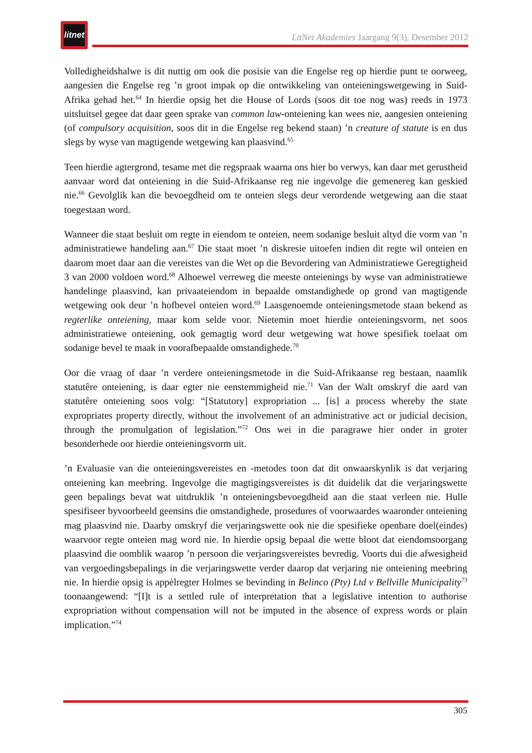litnet
LitNet Akademies Jaargang 9(3), Desember 2012
Volledigheidshalwe is dit nuttig om ook die posisie van die Engelse reg op hierdie punt te oorweeg, aangesien die Engelse reg ’n groot impak op die ontwikkeling van onteieningswetgewing in Suid-Afrika gehad het.<sup>64</sup> In hierdie opsig het die House of Lords (soos dit toe nog was) reeds in 1973 uitsluitsel gegee dat daar geen sprake van common law-onteiening kan wees nie, aangesien onteiening (of compulsory acquisition, soos dit in die Engelse reg bekend staan) ’n creature of statute is en dus slegs by wyse van magtigende wetgewing kan plaasvind.<sup>65</sup>
Teen hierdie agtergrond, tesame met die regspraak waarna ons hier bo verwys, kan daar met gerustheid aanvaar word dat onteiening in die Suid-Afrikaanse reg nie ingevolge die gemenereg kan geskied nie.<sup>66</sup> Gevolglik kan die bevoegdheid om te onteien slegs deur verordende wetgewing aan die staat toegestaan word.
Wanneer die staat besluit om regte in eiendom te onteien, neem sodanige besluit altyd die vorm van ’n administratiewe handeling aan.<sup>67</sup> Die staat moet ’n diskresie uitoefen indien dit regte wil onteien en daarom moet daar aan die vereistes van die Wet op die Bevordering van Administratiewe Geregtigheid 3 van 2000 voldoen word.<sup>68</sup> Alhoewel verreweg die meeste onteienings by wyse van administratiewe handelinge plaasvind, kan privaateiendom in bepaalde omstandighede op grond van magtigende wetgewing ook deur ’n hofbevel onteien word.<sup>69</sup> Laasgenoemde onteieningsmetode staan bekend as regterlike onteiening, maar kom selde voor. Nietemin moet hierdie onteieningsvorm, net soos administratiewe onteiening, ook gemagtig word deur wetgewing wat howe spesifiek toelaat om sodanige bevel te maak in voorafbepaalde omstandighede.<sup>70</sup>
Oor die vraag of daar ’n verdere onteieningsmetode in die Suid-Afrikaanse reg bestaan, naamlik statutêre onteiening, is daar egter nie eenstemmigheid nie.<sup>71</sup> Van der Walt omskryf die aard van statutêre onteiening soos volg: “[Statutory] expropriation ... [is] a process whereby the state expropriates property directly, without the involvement of an administrative act or judicial decision, through the promulgation of legislation.”<sup>72</sup> Ons wei in die paragrawe hier onder in groter besonderhede oor hierdie onteieningsvorm uit.
’n Evaluasie van die onteieningsvereistes en -metodes toon dat dit onwaarskynlik is dat verjaring onteiening kan meebring. Ingevolge die magtigingsvereistes is dit duidelik dat die verjaringswette geen bepalings bevat wat uitdruklik ’n onteieningsbevoegdheid aan die staat verleen nie. Hulle spesifiseer byvoorbeeld geensins die omstandighede, prosedures of voorwaardes waaronder onteiening mag plaasvind nie. Daarby omskryf die verjaringswette ook nie die spesifieke openbare doel(eindes) waarvoor regte onteien mag word nie. In hierdie opsig bepaal die wette bloot dat eiendomsoorgang plaasvind die oomblik waarop ’n persoon die verjaringsvereistes bevredig. Voorts dui die afwesigheid van vergoedingsbepalings in die verjaringswette verder daarop dat verjaring nie onteiening meebring nie. In hierdie opsig is appèlregter Holmes se bevinding in Belinco (Pty) Ltd v Bellville Municipality<sup>73</sup> toonaangewend: “[I]t is a settled rule of interpretation that a legislative intention to authorise expropriation without compensation will not be imputed in the absence of express words or plain implication.”<sup>74</sup>
305